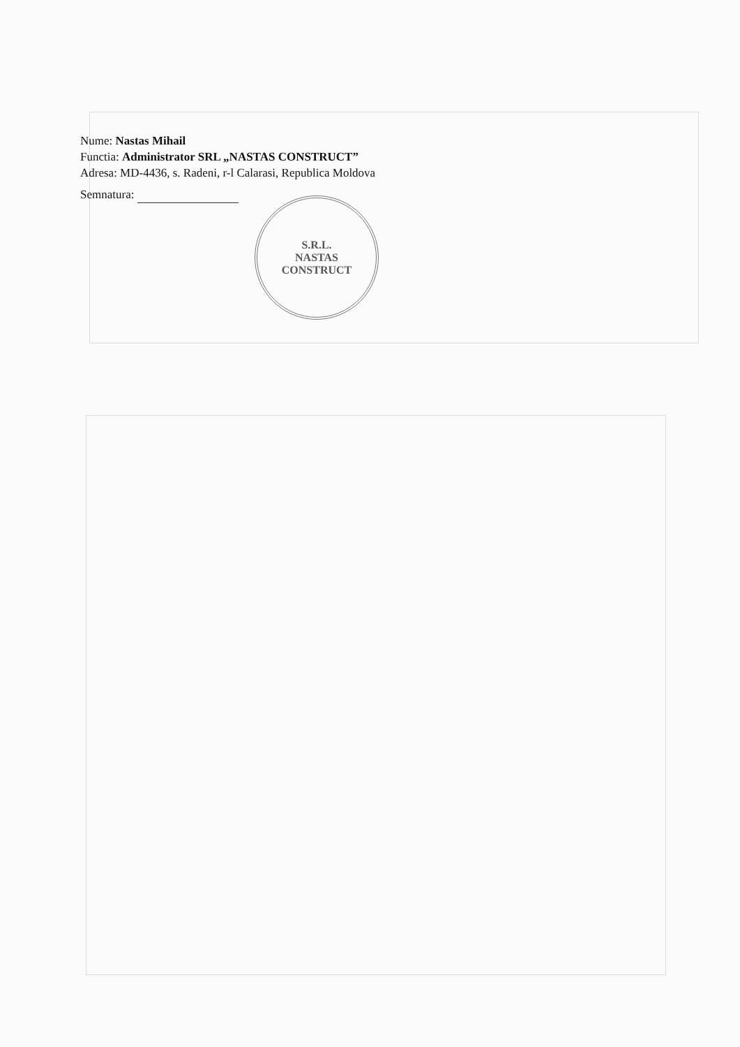Nume: Nastas Mihail
Functia: Administrator SRL „NASTAS CONSTRUCT”
Adresa: MD-4436, s. Radeni, r-l Calarasi, Republica Moldova
Semnatura:
S.R.L.
NASTAS
CONSTRUCT